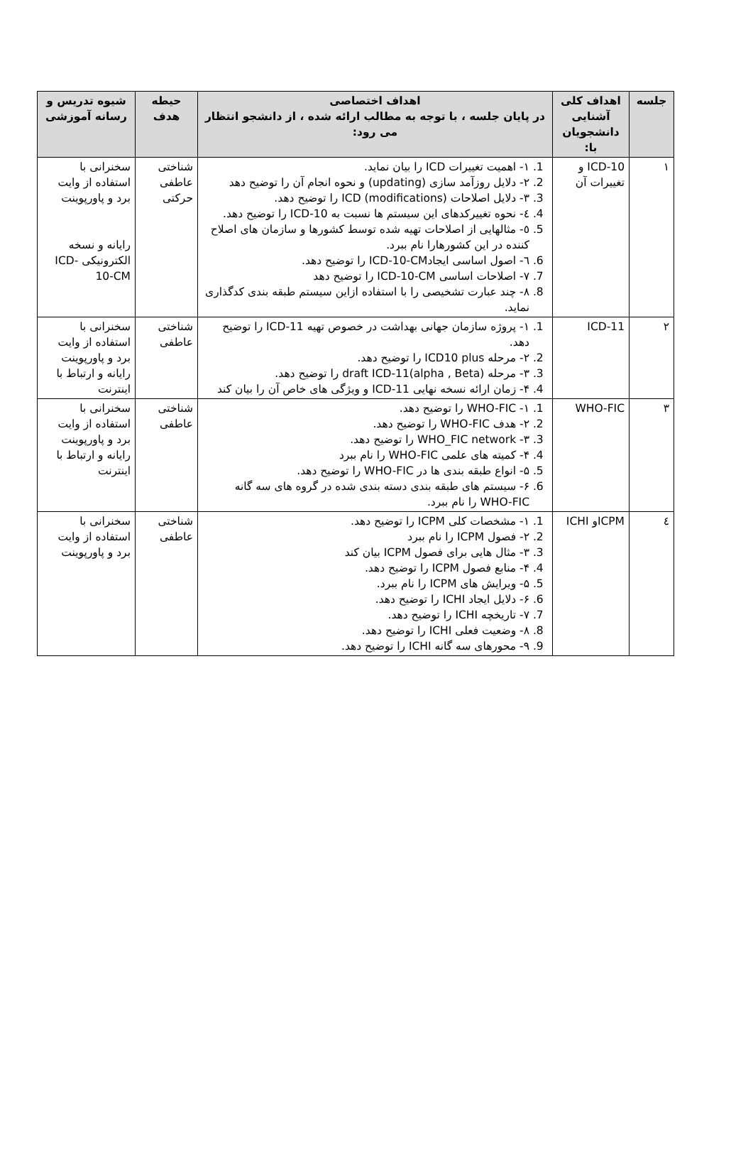| جلسه | اهداف کلی آشنایی دانشجویان با: | اهداف اختصاصی در پایان جلسه ، با توجه به مطالب ارائه شده ، از دانشجو انتظار می رود: | حیطه هدف | شیوه تدریس و رسانه آموزشی |
| --- | --- | --- | --- | --- |
| ۱ | ICD-10 و تغییرات آن | 1. ١- اهمیت تغییرات ICD را بیان نماید. 2. ٢- دلایل روزآمد سازی (updating) و نحوه انجام آن را توضیح دهد 3. ٣- دلایل اصلاحات (modifications) ICD را توضیح دهد. 4. ٤- نحوه تغییرکدهای این سیستم ها نسبت به ICD-10 را توضیح دهد. 5. ٥- مثالهایی از اصلاحات تهیه شده توسط کشورها و سازمان های اصلاح کننده در این کشورهارا نام ببرد. 6. ٦- اصول اساسی ایجادICD-10-CM را توضیح دهد. 7. ٧- اصلاحات اساسی ICD-10-CM را توضیح دهد 8. ٨- چند عبارت تشخیصی را با استفاده ازاین سیستم طبقه بندی کدگذاری نماید. | شناختی عاطفی حرکتی | سخنرانی با استفاده از وایت برد و پاورپوینت رایانه و نسخه الکترونیکی ICD-10-CM |
| ۲ | ICD-11 | 1. ۱- پروژه سازمان جهانی بهداشت در خصوص تهیه ICD-11 را توضیح دهد. 2. ۲- مرحله ICD10 plus را توضیح دهد. 3. ۳- مرحله draft ICD-11(alpha , Beta) را توضیح دهد. 4. ۴- زمان ارائه نسخه نهایی ICD-11 و ویژگی های خاص آن را بیان کند | شناختی عاطفی | سخنرانی با استفاده از وایت برد و پاورپوینت رایانه و ارتباط با اینترنت |
| ۳ | WHO-FIC | 1. ۱- WHO-FIC را توضیح دهد. 2. ۲- هدف WHO-FIC را توضیح دهد. 3. ۳- WHO_FIC network را توضیح دهد. 4. ۴- کمیته های علمی WHO-FIC را نام ببرد 5. ۵- انواع طبقه بندی ها در WHO-FIC را توضیح دهد. 6. ۶- سیستم های طبقه بندی دسته بندی شده در گروه های سه گانه WHO-FIC را نام ببرد. | شناختی عاطفی | سخنرانی با استفاده از وایت برد و پاورپوینت رایانه و ارتباط با اینترنت |
| ٤ | ICPMو ICHI | 1. ۱- مشخصات کلی ICPM را توضیح دهد. 2. ۲- فصول ICPM را نام ببرد 3. ۳- مثال هایی برای فصول ICPM بیان کند 4. ۴- منابع فصول ICPM را توضیح دهد. 5. ۵- ویرایش های ICPM را نام ببرد. 6. ۶- دلایل ایجاد ICHI را توضیح دهد. 7. ۷- تاریخچه ICHI را توضیح دهد. 8. ۸- وضعیت فعلی ICHI را توضیح دهد. 9. ۹- محورهای سه گانه ICHI را توضیح دهد. | شناختی عاطفی | سخنرانی با استفاده از وایت برد و پاورپوینت |